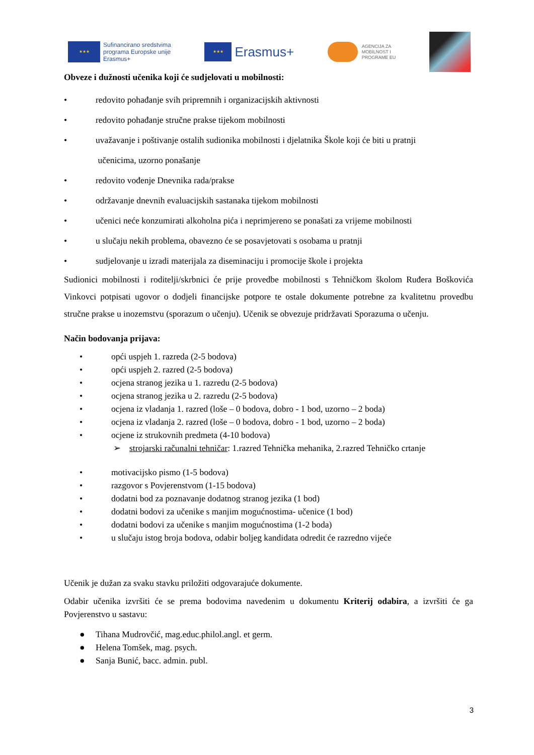★★★
Sufinancirano sredstvima
programa Europske unije
Erasmus+
★★★
Erasmus+
AGENCIJA ZA
MOBILNOST I
PROGRAME EU
Obveze i dužnosti učenika koji će sudjelovati u mobilnosti:
• redovito pohađanje svih pripremnih i organizacijskih aktivnosti
• redovito pohađanje stručne prakse tijekom mobilnosti
• uvažavanje i poštivanje ostalih sudionika mobilnosti i djelatnika Škole koji će biti u pratnji
učenicima, uzorno ponašanje
• redovito vođenje Dnevnika rada/prakse
• održavanje dnevnih evaluacijskih sastanaka tijekom mobilnosti
• učenici neće konzumirati alkoholna pića i neprimjereno se ponašati za vrijeme mobilnosti
• u slučaju nekih problema, obavezno će se posavjetovati s osobama u pratnji
• sudjelovanje u izradi materijala za diseminaciju i promocije škole i projekta
Sudionici mobilnosti i roditelji/skrbnici će prije provedbe mobilnosti s Tehničkom školom Ruđera Boškovića Vinkovci potpisati ugovor o dodjeli financijske potpore te ostale dokumente potrebne za kvalitetnu provedbu stručne prakse u inozemstvu (sporazum o učenju). Učenik se obvezuje pridržavati Sporazuma o učenju.
Način bodovanja prijava:
• opći uspjeh 1. razreda (2-5 bodova)
• opći uspjeh 2. razred (2-5 bodova)
• ocjena stranog jezika u 1. razredu (2-5 bodova)
• ocjena stranog jezika u 2. razredu (2-5 bodova)
• ocjena iz vladanja 1. razred (loše – 0 bodova, dobro - 1 bod, uzorno – 2 boda)
• ocjena iz vladanja 2. razred (loše – 0 bodova, dobro - 1 bod, uzorno – 2 boda)
• ocjene iz strukovnih predmeta (4-10 bodova)
➢ strojarski računalni tehničar: 1.razred Tehnička mehanika, 2.razred Tehničko crtanje
• motivacijsko pismo (1-5 bodova)
• razgovor s Povjerenstvom (1-15 bodova)
• dodatni bod za poznavanje dodatnog stranog jezika (1 bod)
• dodatni bodovi za učenike s manjim mogućnostima- učenice (1 bod)
• dodatni bodovi za učenike s manjim mogućnostima (1-2 boda)
• u slučaju istog broja bodova, odabir boljeg kandidata odredit će razredno vijeće
Učenik je dužan za svaku stavku priložiti odgovarajuće dokumente.
Odabir učenika izvršiti će se prema bodovima navedenim u dokumentu Kriterij odabira, a izvršiti će ga Povjerenstvo u sastavu:
● Tihana Mudrovčić, mag.educ.philol.angl. et germ.
● Helena Tomšek, mag. psych.
● Sanja Bunić, bacc. admin. publ.
3